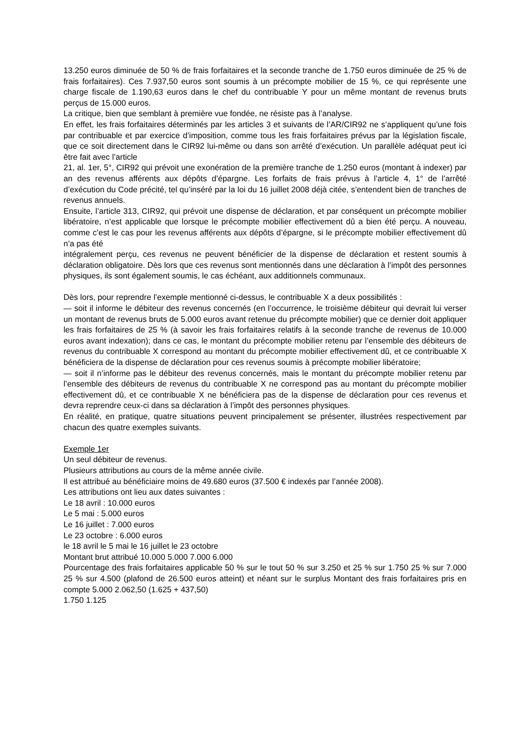13.250 euros diminuée de 50 % de frais forfaitaires et la seconde tranche de 1.750 euros diminuée de 25 % de frais forfaitaires). Ces 7.937,50 euros sont soumis à un précompte mobilier de 15 %, ce qui représente une charge fiscale de 1.190,63 euros dans le chef du contribuable Y pour un même montant de revenus bruts perçus de 15.000 euros.
La critique, bien que semblant à première vue fondée, ne résiste pas à l’analyse.
En effet, les frais forfaitaires déterminés par les articles 3 et suivants de l’AR/CIR92 ne s’appliquent qu’une fois par contribuable et par exercice d’imposition, comme tous les frais forfaitaires prévus par la législation fiscale, que ce soit directement dans le CIR92 lui-même ou dans son arrêté d’exécution. Un parallèle adéquat peut ici être fait avec l’article
21, al. 1er, 5°, CIR92 qui prévoit une exonération de la première tranche de 1.250 euros (montant à indexer) par an des revenus afférents aux dépôts d’épargne. Les forfaits de frais prévus à l’article 4, 1° de l’arrêté d’exécution du Code précité, tel qu’inséré par la loi du 16 juillet 2008 déjà citée, s’entendent bien de tranches de revenus annuels.
Ensuite, l’article 313, CIR92, qui prévoit une dispense de déclaration, et par conséquent un précompte mobilier libératoire, n’est applicable que lorsque le précompte mobilier effectivement dû a bien été perçu. A nouveau, comme c’est le cas pour les revenus afférents aux dépôts d’épargne, si le précompte mobilier effectivement dû n’a pas été
intégralement perçu, ces revenus ne peuvent bénéficier de la dispense de déclaration et restent soumis à déclaration obligatoire. Dès lors que ces revenus sont mentionnés dans une déclaration à l’impôt des personnes physiques, ils sont également soumis, le cas échéant, aux additionnels communaux.
Dès lors, pour reprendre l’exemple mentionné ci-dessus, le contribuable X a deux possibilités :
— soit il informe le débiteur des revenus concernés (en l’occurrence, le troisième débiteur qui devrait lui verser un montant de revenus bruts de 5.000 euros avant retenue du précompte mobilier) que ce dernier doit appliquer les frais forfaitaires de 25 % (à savoir les frais forfaitaires relatifs à la seconde tranche de revenus de 10.000 euros avant indexation); dans ce cas, le montant du précompte mobilier retenu par l’ensemble des débiteurs de revenus du contribuable X correspond au montant du précompte mobilier effectivement dû, et ce contribuable X bénéficiera de la dispense de déclaration pour ces revenus soumis à précompte mobilier libératoire;
— soit il n’informe pas le débiteur des revenus concernés, mais le montant du précompte mobilier retenu par l’ensemble des débiteurs de revenus du contribuable X ne correspond pas au montant du précompte mobilier effectivement dû, et ce contribuable X ne bénéficiera pas de la dispense de déclaration pour ces revenus et devra reprendre ceux-ci dans sa déclaration à l’impôt des personnes physiques.
En réalité, en pratique, quatre situations peuvent principalement se présenter, illustrées respectivement par chacun des quatre exemples suivants.
Exemple 1er
Un seul débiteur de revenus.
Plusieurs attributions au cours de la même année civile.
Il est attribué au bénéficiaire moins de 49.680 euros (37.500 € indexés par l’année 2008).
Les attributions ont lieu aux dates suivantes :
Le 18 avril : 10.000 euros
Le 5 mai : 5.000 euros
Le 16 juillet : 7.000 euros
Le 23 octobre : 6.000 euros
le 18 avril le 5 mai le 16 juillet le 23 octobre
Montant brut attribué 10.000 5.000 7.000 6.000
Pourcentage des frais forfaitaires applicable 50 % sur le tout 50 % sur 3.250 et 25 % sur 1.750 25 % sur 7.000 25 % sur 4.500 (plafond de 26.500 euros atteint) et néant sur le surplus Montant des frais forfaitaires pris en compte 5.000 2.062,50 (1.625 + 437,50)
1.750 1.125